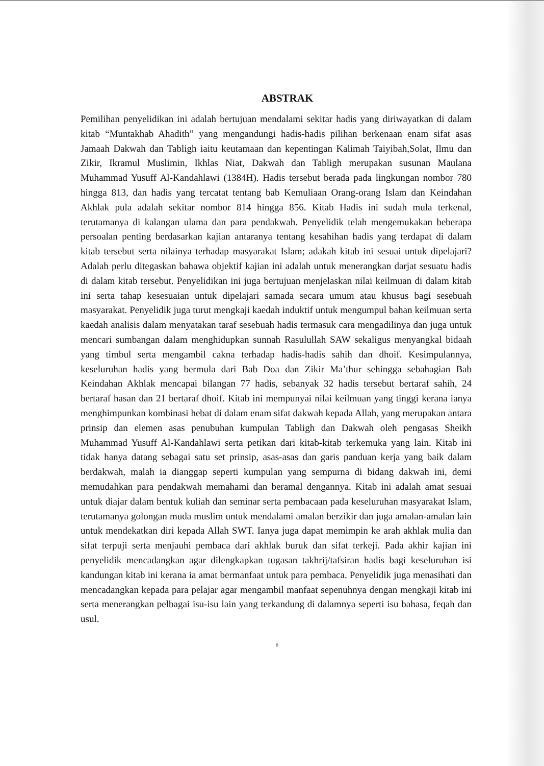ABSTRAK
Pemilihan penyelidikan ini adalah bertujuan mendalami sekitar hadis yang diriwayatkan di dalam kitab “Muntakhab Ahadith” yang mengandungi hadis-hadis pilihan berkenaan enam sifat asas Jamaah Dakwah dan Tabligh iaitu keutamaan dan kepentingan Kalimah Taiyibah,Solat, Ilmu dan Zikir, Ikramul Muslimin, Ikhlas Niat, Dakwah dan Tabligh merupakan susunan Maulana Muhammad Yusuff Al-Kandahlawi (1384H). Hadis tersebut berada pada lingkungan nombor 780 hingga 813, dan hadis yang tercatat tentang bab Kemuliaan Orang-orang Islam dan Keindahan Akhlak pula adalah sekitar nombor 814 hingga 856. Kitab Hadis ini sudah mula terkenal, terutamanya di kalangan ulama dan para pendakwah. Penyelidik telah mengemukakan beberapa persoalan penting berdasarkan kajian antaranya tentang kesahihan hadis yang terdapat di dalam kitab tersebut serta nilainya terhadap masyarakat Islam; adakah kitab ini sesuai untuk dipelajari? Adalah perlu ditegaskan bahawa objektif kajian ini adalah untuk menerangkan darjat sesuatu hadis di dalam kitab tersebut. Penyelidikan ini juga bertujuan menjelaskan nilai keilmuan di dalam kitab ini serta tahap kesesuaian untuk dipelajari samada secara umum atau khusus bagi sesebuah masyarakat. Penyelidik juga turut mengkaji kaedah induktif untuk mengumpul bahan keilmuan serta kaedah analisis dalam menyatakan taraf sesebuah hadis termasuk cara mengadilinya dan juga untuk mencari sumbangan dalam menghidupkan sunnah Rasulullah SAW sekaligus menyangkal bidaah yang timbul serta mengambil cakna terhadap hadis-hadis sahih dan dhoif. Kesimpulannya, keseluruhan hadis yang bermula dari Bab Doa dan Zikir Ma’thur sehingga sebahagian Bab Keindahan Akhlak mencapai bilangan 77 hadis, sebanyak 32 hadis tersebut bertaraf sahih, 24 bertaraf hasan dan 21 bertaraf dhoif. Kitab ini mempunyai nilai keilmuan yang tinggi kerana ianya menghimpunkan kombinasi hebat di dalam enam sifat dakwah kepada Allah, yang merupakan antara prinsip dan elemen asas penubuhan kumpulan Tabligh dan Dakwah oleh pengasas Sheikh Muhammad Yusuff Al-Kandahlawi serta petikan dari kitab-kitab terkemuka yang lain. Kitab ini tidak hanya datang sebagai satu set prinsip, asas-asas dan garis panduan kerja yang baik dalam berdakwah, malah ia dianggap seperti kumpulan yang sempurna di bidang dakwah ini, demi memudahkan para pendakwah memahami dan beramal dengannya. Kitab ini adalah amat sesuai untuk diajar dalam bentuk kuliah dan seminar serta pembacaan pada keseluruhan masyarakat Islam, terutamanya golongan muda muslim untuk mendalami amalan berzikir dan juga amalan-amalan lain untuk mendekatkan diri kepada Allah SWT. Ianya juga dapat memimpin ke arah akhlak mulia dan sifat terpuji serta menjauhi pembaca dari akhlak buruk dan sifat terkeji. Pada akhir kajian ini penyelidik mencadangkan agar dilengkapkan tugasan takhrij/tafsiran hadis bagi keseluruhan isi kandungan kitab ini kerana ia amat bermanfaat untuk para pembaca. Penyelidik juga menasihati dan mencadangkan kepada para pelajar agar mengambil manfaat sepenuhnya dengan mengkaji kitab ini serta menerangkan pelbagai isu-isu lain yang terkandung di dalamnya seperti isu bahasa, feqah dan usul.
ŏ